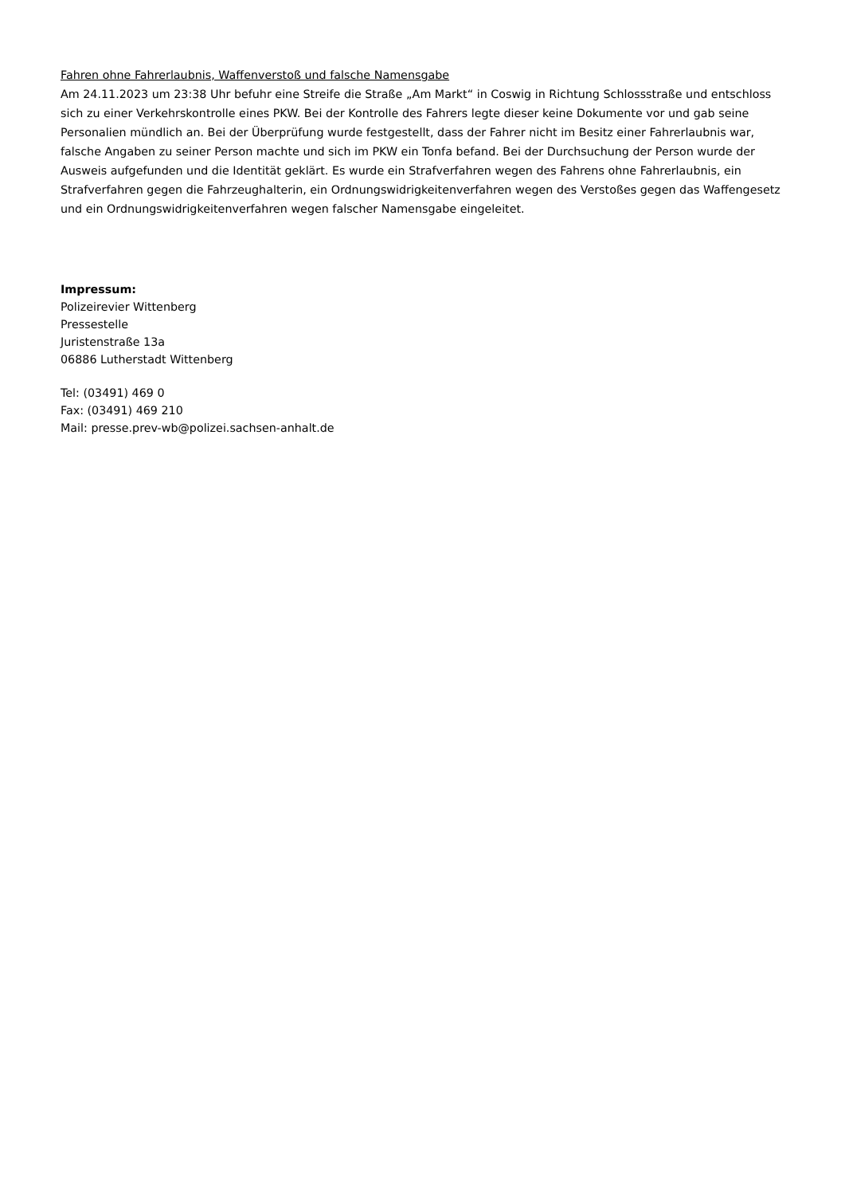Fahren ohne Fahrerlaubnis, Waffenverstoß und falsche Namensgabe
Am 24.11.2023 um 23:38 Uhr befuhr eine Streife die Straße „Am Markt“ in Coswig in Richtung Schlossstraße und entschloss sich zu einer Verkehrskontrolle eines PKW. Bei der Kontrolle des Fahrers legte dieser keine Dokumente vor und gab seine Personalien mündlich an. Bei der Überprüfung wurde festgestellt, dass der Fahrer nicht im Besitz einer Fahrerlaubnis war, falsche Angaben zu seiner Person machte und sich im PKW ein Tonfa befand. Bei der Durchsuchung der Person wurde der Ausweis aufgefunden und die Identität geklärt. Es wurde ein Strafverfahren wegen des Fahrens ohne Fahrerlaubnis, ein Strafverfahren gegen die Fahrzeughalterin, ein Ordnungswidrigkeitenverfahren wegen des Verstoßes gegen das Waffengesetz und ein Ordnungswidrigkeitenverfahren wegen falscher Namensgabe eingeleitet.
Impressum:
Polizeirevier Wittenberg
Pressestelle
Juristenstraße 13a
06886 Lutherstadt Wittenberg
Tel: (03491) 469 0
Fax: (03491) 469 210
Mail: presse.prev-wb@polizei.sachsen-anhalt.de